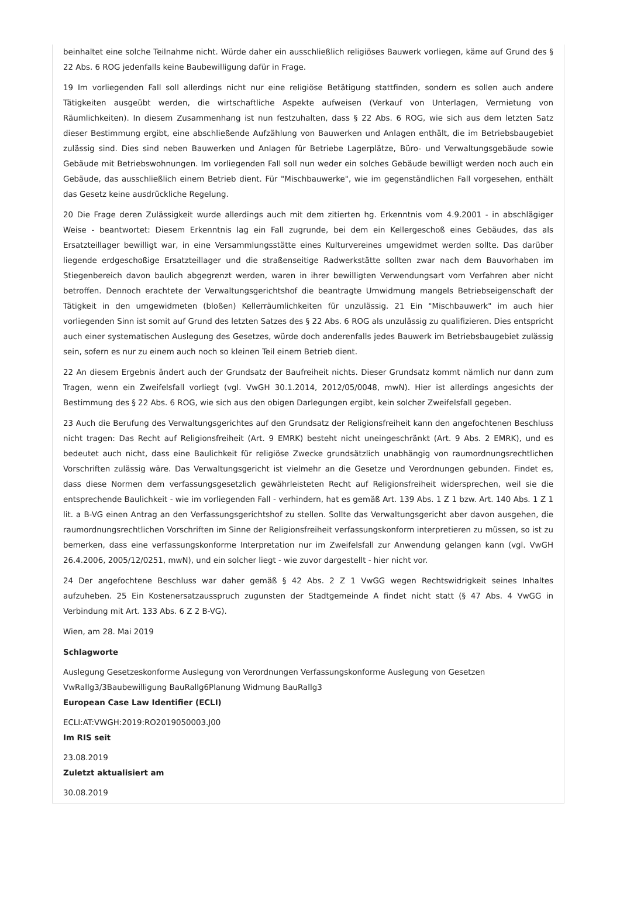beinhaltet eine solche Teilnahme nicht. Würde daher ein ausschließlich religiöses Bauwerk vorliegen, käme auf Grund des § 22 Abs. 6 ROG jedenfalls keine Baubewilligung dafür in Frage.
19 Im vorliegenden Fall soll allerdings nicht nur eine religiöse Betätigung stattfinden, sondern es sollen auch andere Tätigkeiten ausgeübt werden, die wirtschaftliche Aspekte aufweisen (Verkauf von Unterlagen, Vermietung von Räumlichkeiten). In diesem Zusammenhang ist nun festzuhalten, dass § 22 Abs. 6 ROG, wie sich aus dem letzten Satz dieser Bestimmung ergibt, eine abschließende Aufzählung von Bauwerken und Anlagen enthält, die im Betriebsbaugebiet zulässig sind. Dies sind neben Bauwerken und Anlagen für Betriebe Lagerplätze, Büro- und Verwaltungsgebäude sowie Gebäude mit Betriebswohnungen. Im vorliegenden Fall soll nun weder ein solches Gebäude bewilligt werden noch auch ein Gebäude, das ausschließlich einem Betrieb dient. Für "Mischbauwerke", wie im gegenständlichen Fall vorgesehen, enthält das Gesetz keine ausdrückliche Regelung.
20 Die Frage deren Zulässigkeit wurde allerdings auch mit dem zitierten hg. Erkenntnis vom 4.9.2001 - in abschlägiger Weise - beantwortet: Diesem Erkenntnis lag ein Fall zugrunde, bei dem ein Kellergeschoß eines Gebäudes, das als Ersatzteillager bewilligt war, in eine Versammlungsstätte eines Kulturvereines umgewidmet werden sollte. Das darüber liegende erdgeschoßige Ersatzteillager und die straßenseitige Radwerkstätte sollten zwar nach dem Bauvorhaben im Stiegenbereich davon baulich abgegrenzt werden, waren in ihrer bewilligten Verwendungsart vom Verfahren aber nicht betroffen. Dennoch erachtete der Verwaltungsgerichtshof die beantragte Umwidmung mangels Betriebseigenschaft der Tätigkeit in den umgewidmeten (bloßen) Kellerräumlichkeiten für unzulässig. 21 Ein "Mischbauwerk" im auch hier vorliegenden Sinn ist somit auf Grund des letzten Satzes des § 22 Abs. 6 ROG als unzulässig zu qualifizieren. Dies entspricht auch einer systematischen Auslegung des Gesetzes, würde doch anderenfalls jedes Bauwerk im Betriebsbaugebiet zulässig sein, sofern es nur zu einem auch noch so kleinen Teil einem Betrieb dient.
22 An diesem Ergebnis ändert auch der Grundsatz der Baufreiheit nichts. Dieser Grundsatz kommt nämlich nur dann zum Tragen, wenn ein Zweifelsfall vorliegt (vgl. VwGH 30.1.2014, 2012/05/0048, mwN). Hier ist allerdings angesichts der Bestimmung des § 22 Abs. 6 ROG, wie sich aus den obigen Darlegungen ergibt, kein solcher Zweifelsfall gegeben.
23 Auch die Berufung des Verwaltungsgerichtes auf den Grundsatz der Religionsfreiheit kann den angefochtenen Beschluss nicht tragen: Das Recht auf Religionsfreiheit (Art. 9 EMRK) besteht nicht uneingeschränkt (Art. 9 Abs. 2 EMRK), und es bedeutet auch nicht, dass eine Baulichkeit für religiöse Zwecke grundsätzlich unabhängig von raumordnungsrechtlichen Vorschriften zulässig wäre. Das Verwaltungsgericht ist vielmehr an die Gesetze und Verordnungen gebunden. Findet es, dass diese Normen dem verfassungsgesetzlich gewährleisteten Recht auf Religionsfreiheit widersprechen, weil sie die entsprechende Baulichkeit - wie im vorliegenden Fall - verhindern, hat es gemäß Art. 139 Abs. 1 Z 1 bzw. Art. 140 Abs. 1 Z 1 lit. a B-VG einen Antrag an den Verfassungsgerichtshof zu stellen. Sollte das Verwaltungsgericht aber davon ausgehen, die raumordnungsrechtlichen Vorschriften im Sinne der Religionsfreiheit verfassungskonform interpretieren zu müssen, so ist zu bemerken, dass eine verfassungskonforme Interpretation nur im Zweifelsfall zur Anwendung gelangen kann (vgl. VwGH 26.4.2006, 2005/12/0251, mwN), und ein solcher liegt - wie zuvor dargestellt - hier nicht vor.
24 Der angefochtene Beschluss war daher gemäß § 42 Abs. 2 Z 1 VwGG wegen Rechtswidrigkeit seines Inhaltes aufzuheben. 25 Ein Kostenersatzausspruch zugunsten der Stadtgemeinde A findet nicht statt (§ 47 Abs. 4 VwGG in Verbindung mit Art. 133 Abs. 6 Z 2 B-VG).
Wien, am 28. Mai 2019
Schlagworte
Auslegung Gesetzeskonforme Auslegung von Verordnungen Verfassungskonforme Auslegung von Gesetzen VwRallg3/3Baubewilligung BauRallg6Planung Widmung BauRallg3
European Case Law Identifier (ECLI)
ECLI:AT:VWGH:2019:RO2019050003.J00
Im RIS seit
23.08.2019
Zuletzt aktualisiert am
30.08.2019